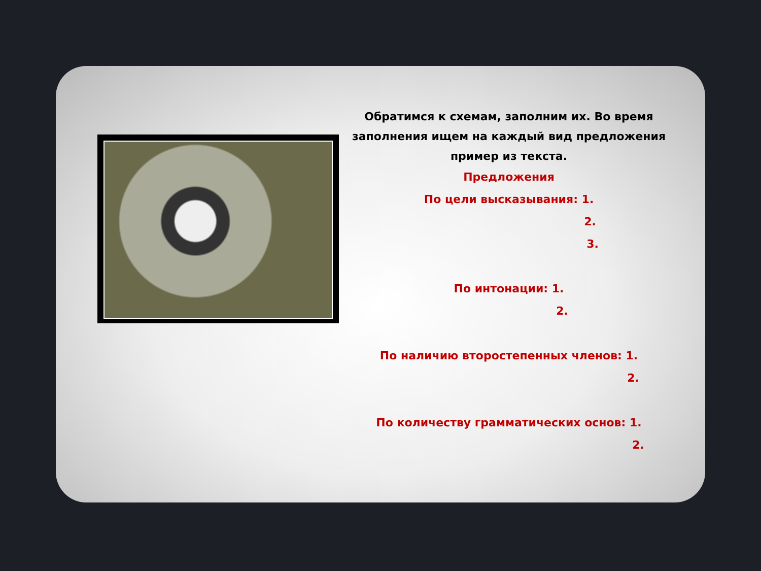Обратимся к схемам, заполним их. Во время заполнения ищем на каждый вид предложения пример из текста.
Предложения
По цели высказывания: 1.
2.
3.
По интонации: 1.
2.
По наличию второстепенных членов: 1.
2.
По количеству грамматических основ: 1.
2.